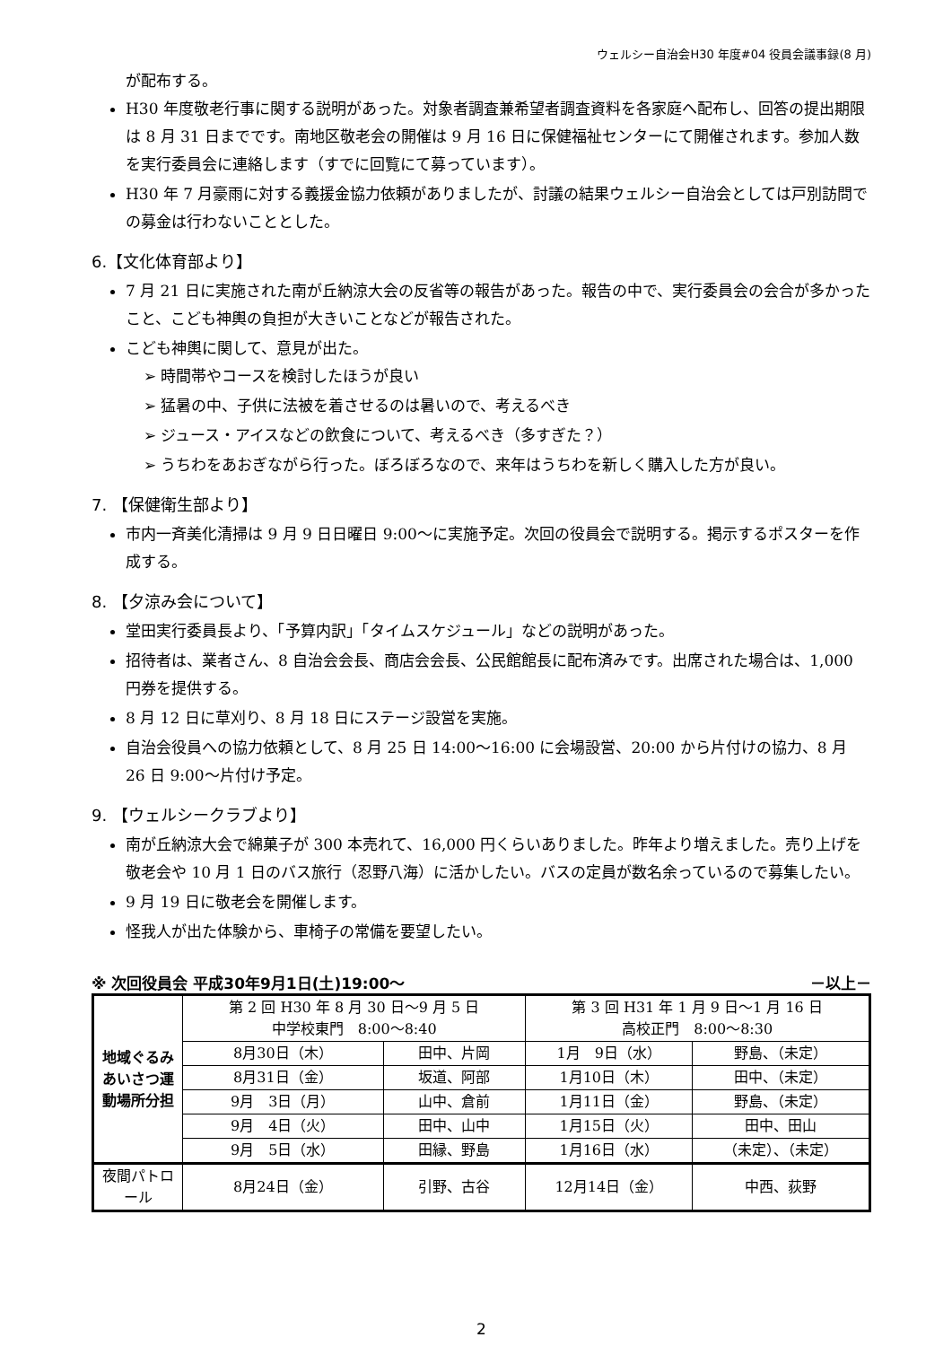ウェルシー自治会H30 年度#04 役員会議事録(8 月)
が配布する。
H30 年度敬老行事に関する説明があった。対象者調査兼希望者調査資料を各家庭へ配布し、回答の提出期限は 8 月 31 日までです。南地区敬老会の開催は 9 月 16 日に保健福祉センターにて開催されます。参加人数を実行委員会に連絡します（すでに回覧にて募っています）。
H30 年 7 月豪雨に対する義援金協力依頼がありましたが、討議の結果ウェルシー自治会としては戸別訪問での募金は行わないこととした。
6.【文化体育部より】
7 月 21 日に実施された南が丘納涼大会の反省等の報告があった。報告の中で、実行委員会の会合が多かったこと、こども神輿の負担が大きいことなどが報告された。
こども神輿に関して、意見が出た。
➢ 時間帯やコースを検討したほうが良い
➢ 猛暑の中、子供に法被を着させるのは暑いので、考えるべき
➢ ジュース・アイスなどの飲食について、考えるべき（多すぎた？）
➢ うちわをあおぎながら行った。ぼろぼろなので、来年はうちわを新しく購入した方が良い。
7. 【保健衛生部より】
市内一斉美化清掃は 9 月 9 日日曜日 9:00～に実施予定。次回の役員会で説明する。掲示するポスターを作成する。
8. 【夕涼み会について】
堂田実行委員長より、「予算内訳」「タイムスケジュール」などの説明があった。
招待者は、業者さん、8 自治会会長、商店会会長、公民館館長に配布済みです。出席された場合は、1,000 円券を提供する。
8 月 12 日に草刈り、8 月 18 日にステージ設営を実施。
自治会役員への協力依頼として、8 月 25 日 14:00～16:00 に会場設営、20:00 から片付けの協力、8 月 26 日 9:00～片付け予定。
9. 【ウェルシークラブより】
南が丘納涼大会で綿菓子が 300 本売れて、16,000 円くらいありました。昨年より増えました。売り上げを敬老会や 10 月 1 日のバス旅行（忍野八海）に活かしたい。バスの定員が数名余っているので募集したい。
9 月 19 日に敬老会を開催します。
怪我人が出た体験から、車椅子の常備を要望したい。
※ 次回役員会 平成30年9月1日(土)19:00～ －以上－
| 地域ぐるみあいさつ運動場所分担 | 第 2 回 H30 年 8 月 30 日～9 月 5 日 中学校東門 8:00～8:40 | | 第 3 回 H31 年 1 月 9 日～1 月 16 日 高校正門 8:00～8:30 | |
| | 8月30日（木） | 田中、片岡 | 1月 9日（水） | 野島、（未定） |
| | 8月31日（金） | 坂道、阿部 | 1月10日（木） | 田中、（未定） |
| | 9月 3日（月） | 山中、倉前 | 1月11日（金） | 野島、（未定） |
| | 9月 4日（火） | 田中、山中 | 1月15日（火） | 田中、田山 |
| | 9月 5日（水） | 田縁、野島 | 1月16日（水） | （未定）、（未定） |
| 夜間パトロール | 8月24日（金） | 引野、古谷 | 12月14日（金） | 中西、荻野 |
2